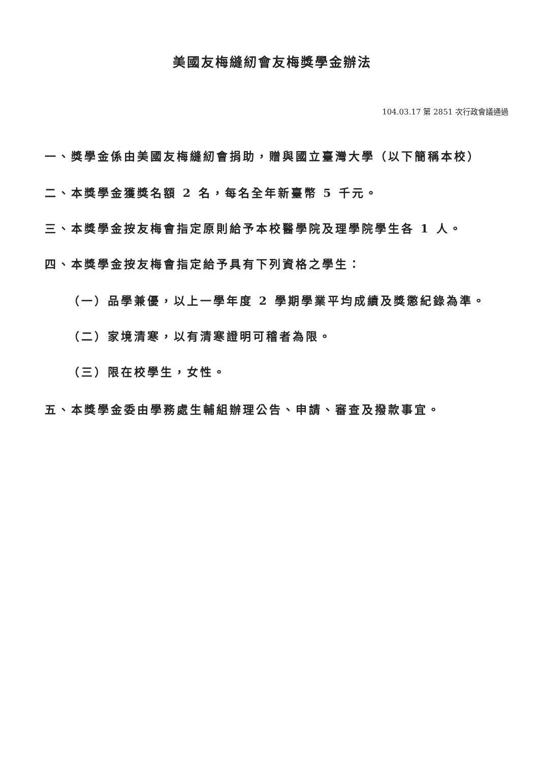美國友梅縫紉會友梅獎學金辦法
104.03.17 第 2851 次行政會議通過
一、獎學金係由美國友梅縫紉會捐助，贈與國立臺灣大學（以下簡稱本校）
二、本獎學金獲獎名額 2 名，每名全年新臺幣 5 千元。
三、本獎學金按友梅會指定原則給予本校醫學院及理學院學生各 1 人。
四、本獎學金按友梅會指定給予具有下列資格之學生：
（一）品學兼優，以上一學年度 2 學期學業平均成績及獎懲紀錄為準。
（二）家境清寒，以有清寒證明可稽者為限。
（三）限在校學生，女性。
五、本獎學金委由學務處生輔組辦理公告、申請、審查及撥款事宜。